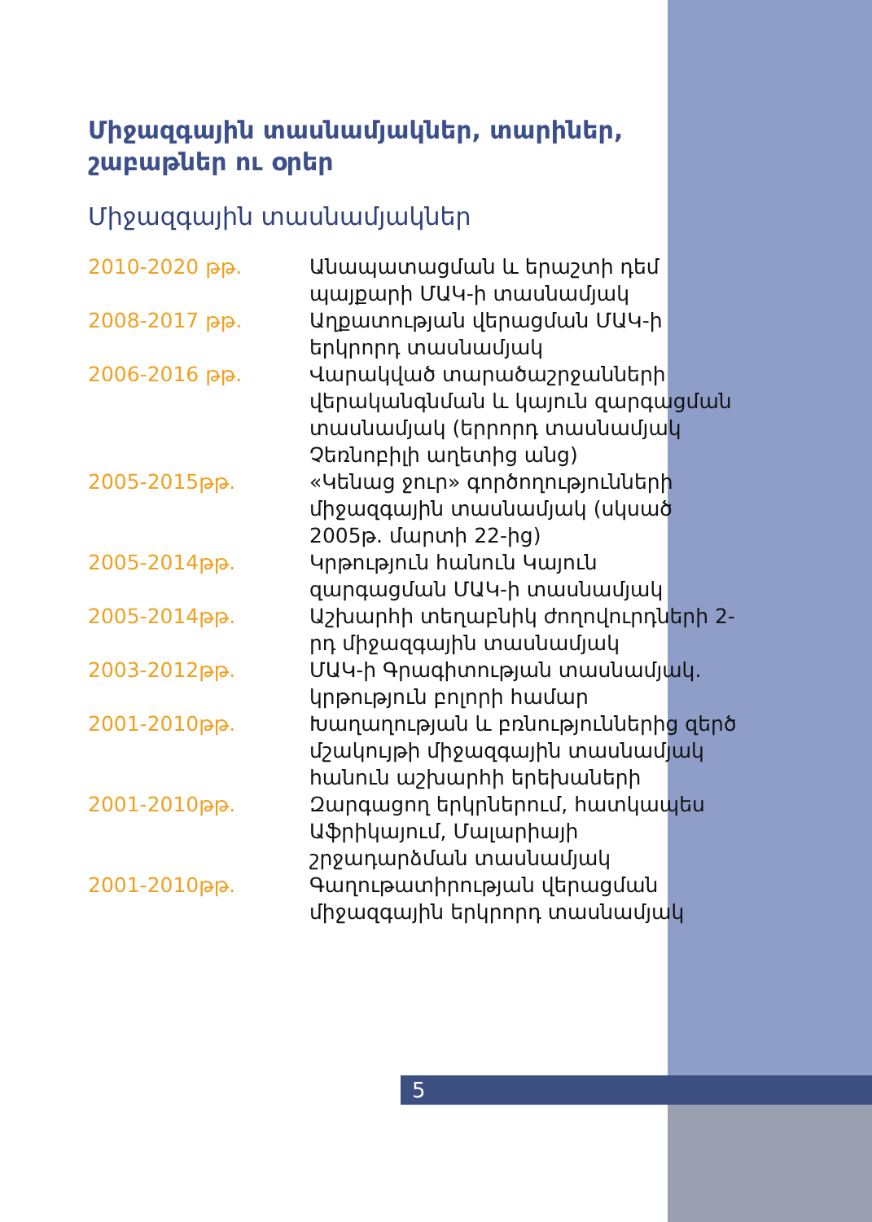Միջազգային տասնամյակներ, տարիներ, շաբաթներ ու օրեր
Միջազգային տասնամյակներ
| 2010-2020 թթ. | Անապատացման և երաշտի դեմ պայքարի ՄԱԿ-ի տասնամյակ |
| 2008-2017 թթ. | Աղքատության վերացման ՄԱԿ-ի երկրորդ տասնամյակ |
| 2006-2016 թթ. | Վարակված տարածաշրջանների վերականգնման և կայուն զարգացման տասնամյակ (երրորդ տասնամյակ Չեռնոբիլի աղետից անց) |
| 2005-2015թթ. | «Կենաց ջուր» գործողությունների միջազգային տասնամյակ (սկսած 2005թ. մարտի 22-ից) |
| 2005-2014թթ. | Կրթություն հանուն Կայուն զարգացման ՄԱԿ-ի տասնամյակ |
| 2005-2014թթ. | Աշխարհի տեղաբնիկ ժողովուրդների 2-րդ միջազգային տասնամյակ |
| 2003-2012թթ. | ՄԱԿ-ի Գրագիտության տասնամյակ. կրթություն բոլորի համար |
| 2001-2010թթ. | Խաղաղության և բռնություններից զերծ մշակույթի միջազգային տասնամյակ հանուն աշխարհի երեխաների |
| 2001-2010թթ. | Զարգացող երկրներում, հատկապես Աֆրիկայում, Մալարիայի շրջադարձման տասնամյակ |
| 2001-2010թթ. | Գաղութատիրության վերացման միջազգային երկրորդ տասնամյակ |
5